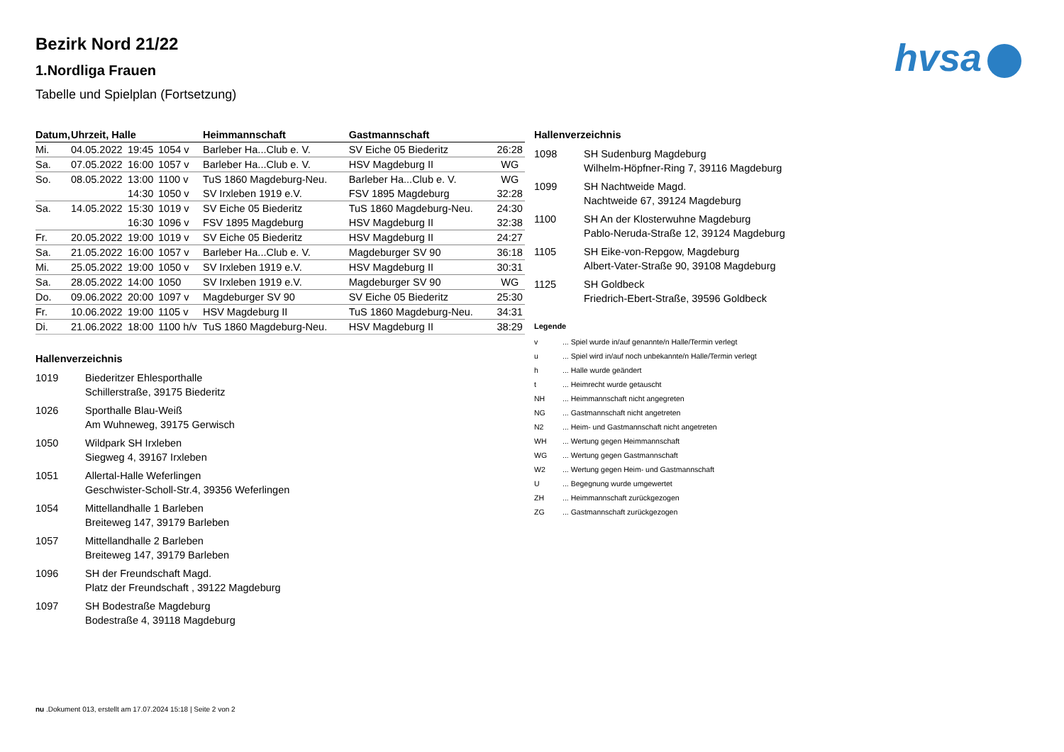hvsa
Bezirk Nord 21/22
1.Nordliga Frauen
Tabelle und Spielplan (Fortsetzung)
| Datum, | Uhrzeit, Halle | | | Heimmannschaft | Gastmannschaft | |
| --- | --- | --- | --- | --- | --- | --- |
| Mi. | 04.05.2022 | 19:45 | 1054 v | Barleber Ha...Club e. V. | SV Eiche 05 Biederitz | 26:28 |
| Sa. | 07.05.2022 | 16:00 | 1057 v | Barleber Ha...Club e. V. | HSV Magdeburg II | WG |
| So. | 08.05.2022 | 13:00 | 1100 v | TuS 1860 Magdeburg-Neu. | Barleber Ha...Club e. V. | WG |
| | | 14:30 | 1050 v | SV Irxleben 1919 e.V. | FSV 1895 Magdeburg | 32:28 |
| Sa. | 14.05.2022 | 15:30 | 1019 v | SV Eiche 05 Biederitz | TuS 1860 Magdeburg-Neu. | 24:30 |
| | | 16:30 | 1096 v | FSV 1895 Magdeburg | HSV Magdeburg II | 32:38 |
| Fr. | 20.05.2022 | 19:00 | 1019 v | SV Eiche 05 Biederitz | HSV Magdeburg II | 24:27 |
| Sa. | 21.05.2022 | 16:00 | 1057 v | Barleber Ha...Club e. V. | Magdeburger SV 90 | 36:18 |
| Mi. | 25.05.2022 | 19:00 | 1050 v | SV Irxleben 1919 e.V. | HSV Magdeburg II | 30:31 |
| Sa. | 28.05.2022 | 14:00 | 1050 | SV Irxleben 1919 e.V. | Magdeburger SV 90 | WG |
| Do. | 09.06.2022 | 20:00 | 1097 v | Magdeburger SV 90 | SV Eiche 05 Biederitz | 25:30 |
| Fr. | 10.06.2022 | 19:00 | 1105 v | HSV Magdeburg II | TuS 1860 Magdeburg-Neu. | 34:31 |
| Di. | 21.06.2022 | 18:00 | 1100 h/v | TuS 1860 Magdeburg-Neu. | HSV Magdeburg II | 38:29 |
Hallenverzeichnis
| 1019 | Biederitzer Ehlesporthalle Schillerstraße, 39175 Biederitz |
| 1026 | Sporthalle Blau-Weiß Am Wuhneweg, 39175 Gerwisch |
| 1050 | Wildpark SH Irxleben Siegweg 4, 39167 Irxleben |
| 1051 | Allertal-Halle Weferlingen Geschwister-Scholl-Str.4, 39356 Weferlingen |
| 1054 | Mittellandhalle 1 Barleben Breiteweg 147, 39179 Barleben |
| 1057 | Mittellandhalle 2 Barleben Breiteweg 147, 39179 Barleben |
| 1096 | SH der Freundschaft Magd. Platz der Freundschaft , 39122 Magdeburg |
| 1097 | SH Bodestraße Magdeburg Bodestraße 4, 39118 Magdeburg |
Hallenverzeichnis
| 1098 | SH Sudenburg Magdeburg Wilhelm-Höpfner-Ring 7, 39116 Magdeburg |
| 1099 | SH Nachtweide Magd. Nachtweide 67, 39124 Magdeburg |
| 1100 | SH An der Klosterwuhne Magdeburg Pablo-Neruda-Straße 12, 39124 Magdeburg |
| 1105 | SH Eike-von-Repgow, Magdeburg Albert-Vater-Straße 90, 39108 Magdeburg |
| 1125 | SH Goldbeck Friedrich-Ebert-Straße, 39596 Goldbeck |
Legende
| v | ... Spiel wurde in/auf genannte/n Halle/Termin verlegt |
| u | ... Spiel wird in/auf noch unbekannte/n Halle/Termin verlegt |
| h | ... Halle wurde geändert |
| t | ... Heimrecht wurde getauscht |
| NH | ... Heimmannschaft nicht angegreten |
| NG | ... Gastmannschaft nicht angetreten |
| N2 | ... Heim- und Gastmannschaft nicht angetreten |
| WH | ... Wertung gegen Heimmannschaft |
| WG | ... Wertung gegen Gastmannschaft |
| W2 | ... Wertung gegen Heim- und Gastmannschaft |
| U | ... Begegnung wurde umgewertet |
| ZH | ... Heimmannschaft zurückgezogen |
| ZG | ... Gastmannschaft zurückgezogen |
nu .Dokument 013, erstellt am 17.07.2024 15:18 | Seite 2 von 2